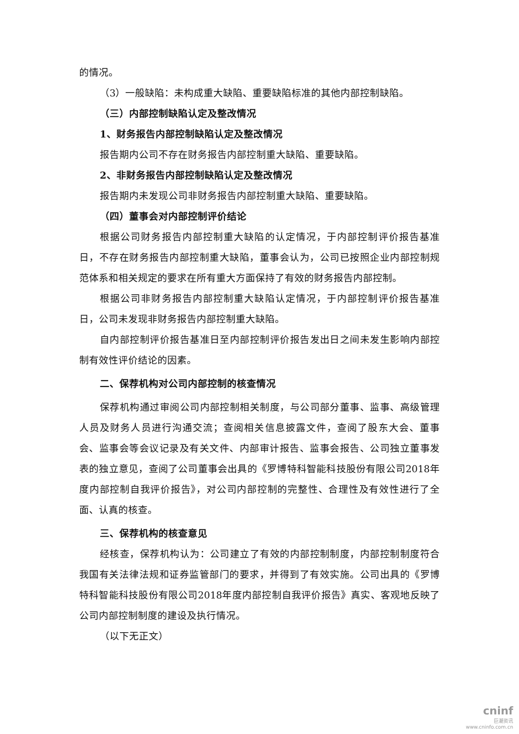的情况。
（3）一般缺陷：未构成重大缺陷、重要缺陷标准的其他内部控制缺陷。
（三）内部控制缺陷认定及整改情况
1、财务报告内部控制缺陷认定及整改情况
报告期内公司不存在财务报告内部控制重大缺陷、重要缺陷。
2、非财务报告内部控制缺陷认定及整改情况
报告期内未发现公司非财务报告内部控制重大缺陷、重要缺陷。
（四）董事会对内部控制评价结论
根据公司财务报告内部控制重大缺陷的认定情况，于内部控制评价报告基准日，不存在财务报告内部控制重大缺陷，董事会认为，公司已按照企业内部控制规范体系和相关规定的要求在所有重大方面保持了有效的财务报告内部控制。
根据公司非财务报告内部控制重大缺陷认定情况，于内部控制评价报告基准日，公司未发现非财务报告内部控制重大缺陷。
自内部控制评价报告基准日至内部控制评价报告发出日之间未发生影响内部控制有效性评价结论的因素。
二、保荐机构对公司内部控制的核查情况
保荐机构通过审阅公司内部控制相关制度，与公司部分董事、监事、高级管理人员及财务人员进行沟通交流；查阅相关信息披露文件，查阅了股东大会、董事会、监事会等会议记录及有关文件、内部审计报告、监事会报告、公司独立董事发表的独立意见，查阅了公司董事会出具的《罗博特科智能科技股份有限公司2018年度内部控制自我评价报告》，对公司内部控制的完整性、合理性及有效性进行了全面、认真的核查。
三、保荐机构的核查意见
经核查，保荐机构认为：公司建立了有效的内部控制制度，内部控制制度符合我国有关法律法规和证券监管部门的要求，并得到了有效实施。公司出具的《罗博特科智能科技股份有限公司2018年度内部控制自我评价报告》真实、客观地反映了公司内部控制制度的建设及执行情况。
（以下无正文）
cninf
巨潮资讯
www.cninfo.com.cn